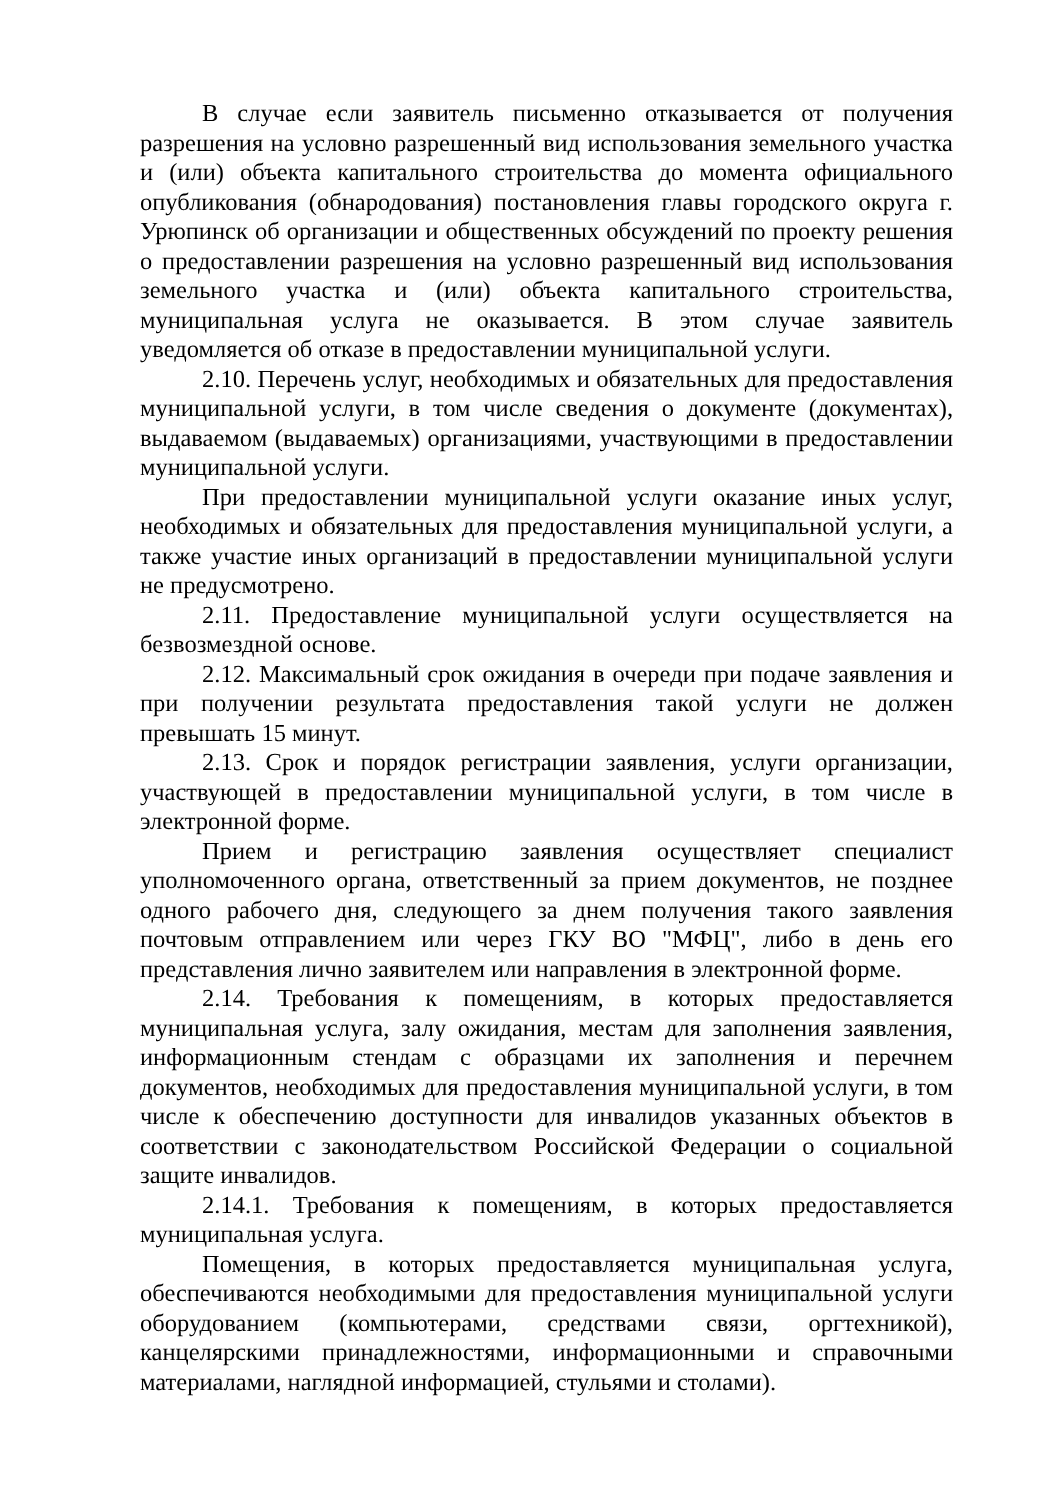В случае если заявитель письменно отказывается от получения разрешения на условно разрешенный вид использования земельного участка и (или) объекта капитального строительства до момента официального опубликования (обнародования) постановления главы городского округа г. Урюпинск об организации и общественных обсуждений по проекту решения о предоставлении разрешения на условно разрешенный вид использования земельного участка и (или) объекта капитального строительства, муниципальная услуга не оказывается. В этом случае заявитель уведомляется об отказе в предоставлении муниципальной услуги.
2.10. Перечень услуг, необходимых и обязательных для предоставления муниципальной услуги, в том числе сведения о документе (документах), выдаваемом (выдаваемых) организациями, участвующими в предоставлении муниципальной услуги.
При предоставлении муниципальной услуги оказание иных услуг, необходимых и обязательных для предоставления муниципальной услуги, а также участие иных организаций в предоставлении муниципальной услуги не предусмотрено.
2.11. Предоставление муниципальной услуги осуществляется на безвозмездной основе.
2.12. Максимальный срок ожидания в очереди при подаче заявления и при получении результата предоставления такой услуги не должен превышать 15 минут.
2.13. Срок и порядок регистрации заявления, услуги организации, участвующей в предоставлении муниципальной услуги, в том числе в электронной форме.
Прием и регистрацию заявления осуществляет специалист уполномоченного органа, ответственный за прием документов, не позднее одного рабочего дня, следующего за днем получения такого заявления почтовым отправлением или через ГКУ ВО "МФЦ", либо в день его представления лично заявителем или направления в электронной форме.
2.14. Требования к помещениям, в которых предоставляется муниципальная услуга, залу ожидания, местам для заполнения заявления, информационным стендам с образцами их заполнения и перечнем документов, необходимых для предоставления муниципальной услуги, в том числе к обеспечению доступности для инвалидов указанных объектов в соответствии с законодательством Российской Федерации о социальной защите инвалидов.
2.14.1. Требования к помещениям, в которых предоставляется муниципальная услуга.
Помещения, в которых предоставляется муниципальная услуга, обеспечиваются необходимыми для предоставления муниципальной услуги оборудованием (компьютерами, средствами связи, оргтехникой), канцелярскими принадлежностями, информационными и справочными материалами, наглядной информацией, стульями и столами).